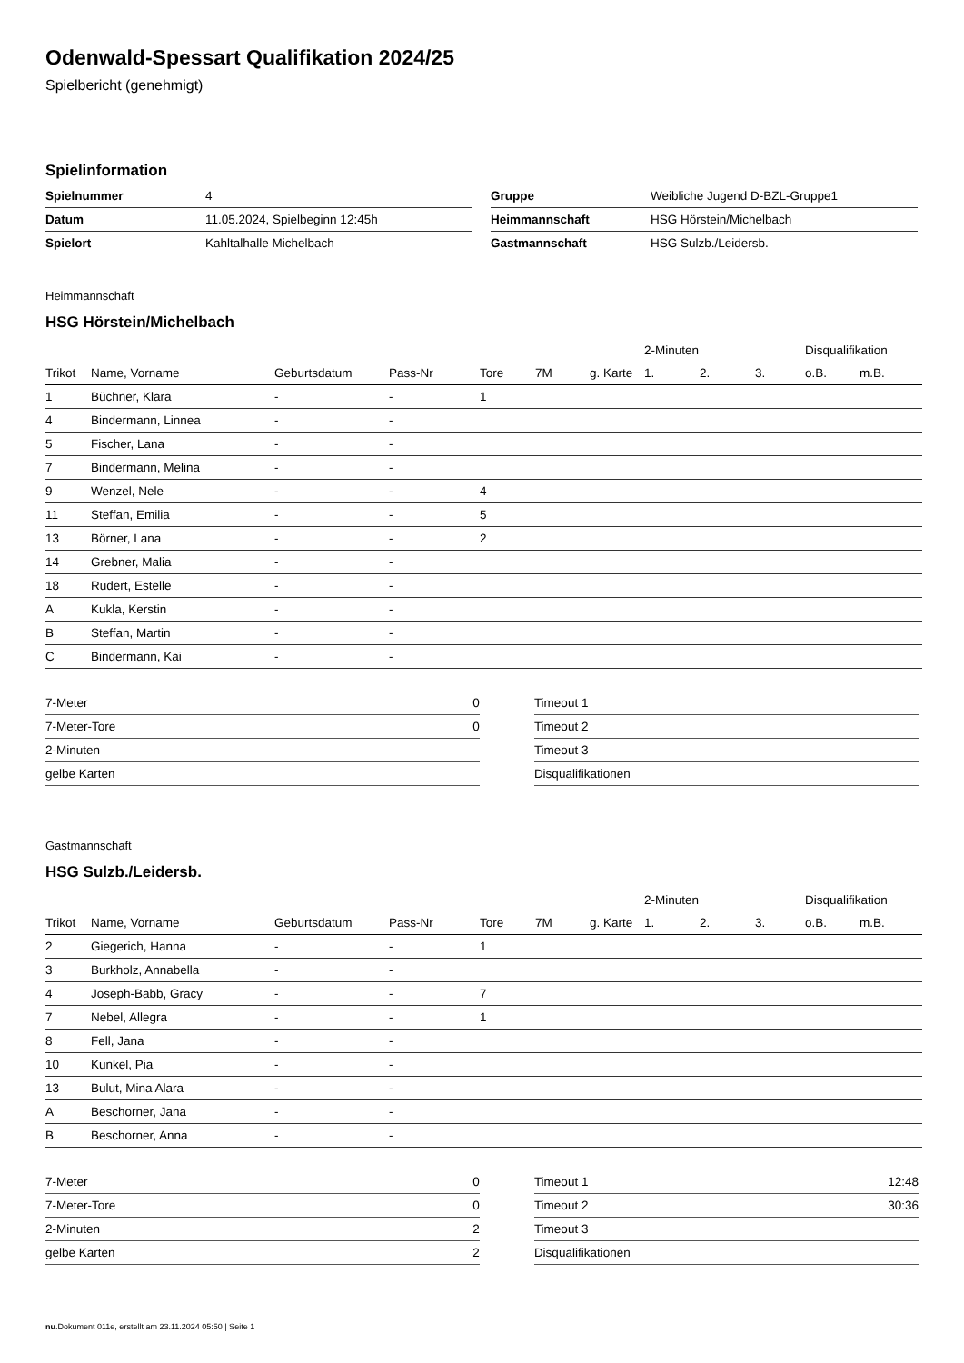Odenwald-Spessart Qualifikation 2024/25
Spielbericht (genehmigt)
Spielinformation
| Spielnummer | 4 |
| Datum | 11.05.2024, Spielbeginn 12:45h |
| Spielort | Kahltalhalle Michelbach |
| Gruppe | Weibliche Jugend D-BZL-Gruppe1 |
| Heimmannschaft | HSG Hörstein/Michelbach |
| Gastmannschaft | HSG Sulzb./Leidersb. |
Heimmannschaft
HSG Hörstein/Michelbach
| | | | | | | | 2-Minuten | | | Disqualifikation | |
| --- | --- | --- | --- | --- | --- | --- | --- | --- | --- | --- | --- |
| Trikot | Name, Vorname | Geburtsdatum | Pass-Nr | Tore | 7M | g. Karte | 1. | 2. | 3. | o.B. | m.B. |
| 1 | Büchner, Klara | - | - | 1 | | | | | | | |
| 4 | Bindermann, Linnea | - | - | | | | | | | | |
| 5 | Fischer, Lana | - | - | | | | | | | | |
| 7 | Bindermann, Melina | - | - | | | | | | | | |
| 9 | Wenzel, Nele | - | - | 4 | | | | | | | |
| 11 | Steffan, Emilia | - | - | 5 | | | | | | | |
| 13 | Börner, Lana | - | - | 2 | | | | | | | |
| 14 | Grebner, Malia | - | - | | | | | | | | |
| 18 | Rudert, Estelle | - | - | | | | | | | | |
| A | Kukla, Kerstin | - | - | | | | | | | | |
| B | Steffan, Martin | - | - | | | | | | | | |
| C | Bindermann, Kai | - | - | | | | | | | | |
| 7-Meter | 0 |
| 7-Meter-Tore | 0 |
| 2-Minuten | |
| gelbe Karten | |
| Timeout 1 | |
| Timeout 2 | |
| Timeout 3 | |
| Disqualifikationen | |
Gastmannschaft
HSG Sulzb./Leidersb.
| | | | | | | | 2-Minuten | | | Disqualifikation | |
| --- | --- | --- | --- | --- | --- | --- | --- | --- | --- | --- | --- |
| Trikot | Name, Vorname | Geburtsdatum | Pass-Nr | Tore | 7M | g. Karte | 1. | 2. | 3. | o.B. | m.B. |
| 2 | Giegerich, Hanna | - | - | 1 | | | | | | | |
| 3 | Burkholz, Annabella | - | - | | | | | | | | |
| 4 | Joseph-Babb, Gracy | - | - | 7 | | | | | | | |
| 7 | Nebel, Allegra | - | - | 1 | | | | | | | |
| 8 | Fell, Jana | - | - | | | | | | | | |
| 10 | Kunkel, Pia | - | - | | | | | | | | |
| 13 | Bulut, Mina Alara | - | - | | | | | | | | |
| A | Beschorner, Jana | - | - | | | | | | | | |
| B | Beschorner, Anna | - | - | | | | | | | | |
| 7-Meter | 0 |
| 7-Meter-Tore | 0 |
| 2-Minuten | 2 |
| gelbe Karten | 2 |
| Timeout 1 | 12:48 |
| Timeout 2 | 30:36 |
| Timeout 3 | |
| Disqualifikationen | |
nu.Dokument 011e, erstellt am 23.11.2024 05:50 | Seite 1